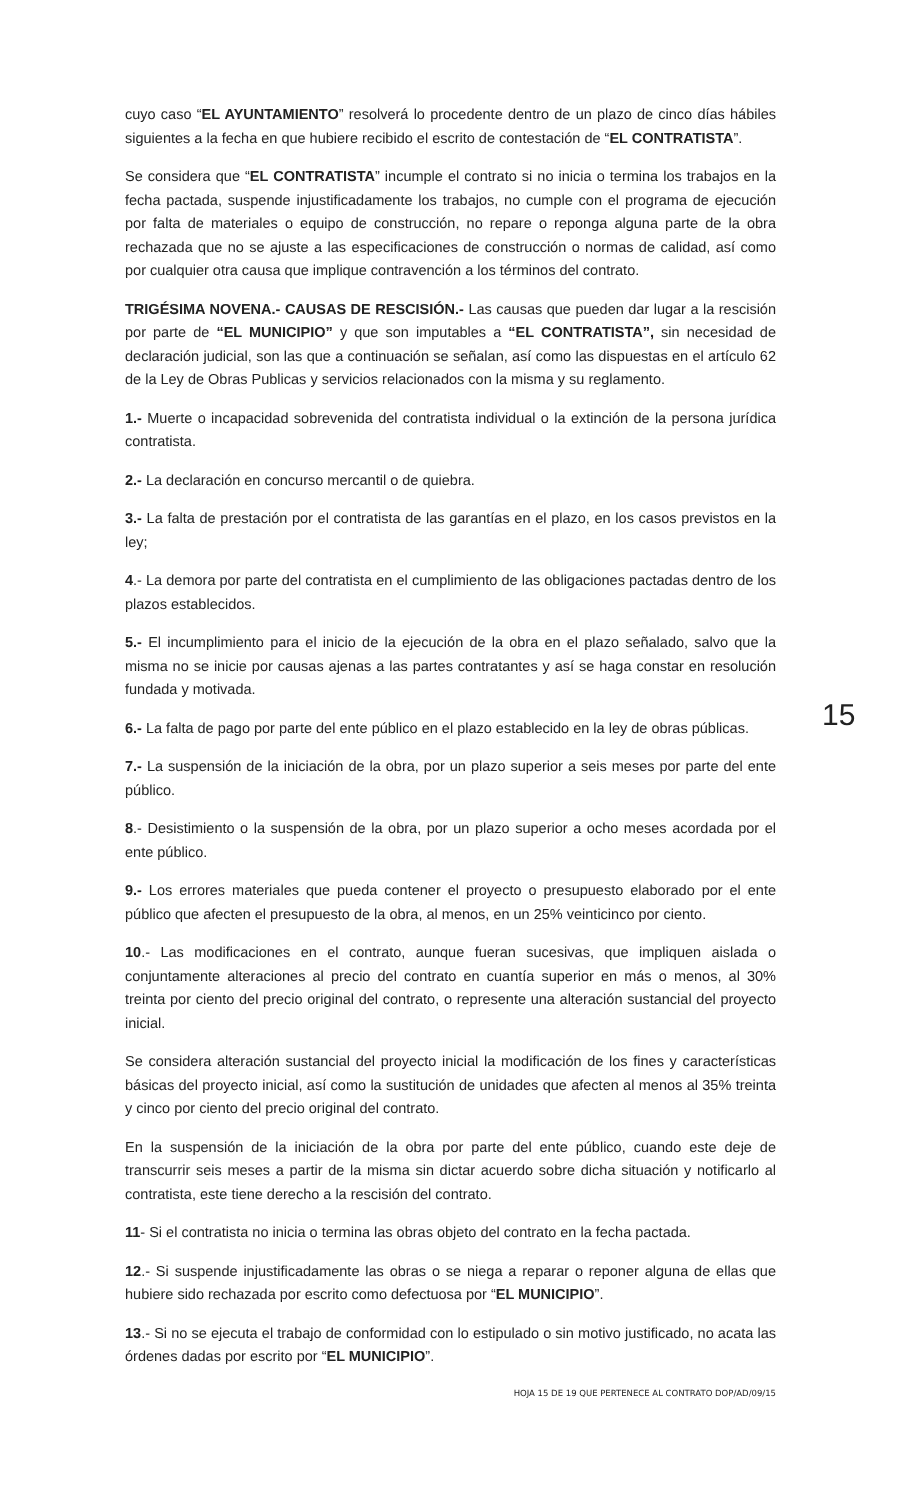cuyo caso “EL AYUNTAMIENTO” resolverá lo procedente dentro de un plazo de cinco días hábiles siguientes a la fecha en que hubiere recibido el escrito de contestación de “EL CONTRATISTA”.
Se considera que “EL CONTRATISTA” incumple el contrato si no inicia o termina los trabajos en la fecha pactada, suspende injustificadamente los trabajos, no cumple con el programa de ejecución por falta de materiales o equipo de construcción, no repare o reponga alguna parte de la obra rechazada que no se ajuste a las especificaciones de construcción o normas de calidad, así como por cualquier otra causa que implique contravención a los términos del contrato.
TRIGÉSIMA NOVENA.- CAUSAS DE RESCISIÓN.- Las causas que pueden dar lugar a la rescisión por parte de “EL MUNICIPIO” y que son imputables a “EL CONTRATISTA”, sin necesidad de declaración judicial, son las que a continuación se señalan, así como las dispuestas en el artículo 62 de la Ley de Obras Publicas y servicios relacionados con la misma y su reglamento.
1.- Muerte o incapacidad sobrevenida del contratista individual o la extinción de la persona jurídica contratista.
2.- La declaración en concurso mercantil o de quiebra.
3.- La falta de prestación por el contratista de las garantías en el plazo, en los casos previstos en la ley;
4.- La demora por parte del contratista en el cumplimiento de las obligaciones pactadas dentro de los plazos establecidos.
5.- El incumplimiento para el inicio de la ejecución de la obra en el plazo señalado, salvo que la misma no se inicie por causas ajenas a las partes contratantes y así se haga constar en resolución fundada y motivada.
6.- La falta de pago por parte del ente público en el plazo establecido en la ley de obras públicas.
7.- La suspensión de la iniciación de la obra, por un plazo superior a seis meses por parte del ente público.
8.- Desistimiento o la suspensión de la obra, por un plazo superior a ocho meses acordada por el ente público.
9.- Los errores materiales que pueda contener el proyecto o presupuesto elaborado por el ente público que afecten el presupuesto de la obra, al menos, en un 25% veinticinco por ciento.
10.- Las modificaciones en el contrato, aunque fueran sucesivas, que impliquen aislada o conjuntamente alteraciones al precio del contrato en cuantía superior en más o menos, al 30% treinta por ciento del precio original del contrato, o represente una alteración sustancial del proyecto inicial.
Se considera alteración sustancial del proyecto inicial la modificación de los fines y características básicas del proyecto inicial, así como la sustitución de unidades que afecten al menos al 35% treinta y cinco por ciento del precio original del contrato.
En la suspensión de la iniciación de la obra por parte del ente público, cuando este deje de transcurrir seis meses a partir de la misma sin dictar acuerdo sobre dicha situación y notificarlo al contratista, este tiene derecho a la rescisión del contrato.
11- Si el contratista no inicia o termina las obras objeto del contrato en la fecha pactada.
12.- Si suspende injustificadamente las obras o se niega a reparar o reponer alguna de ellas que hubiere sido rechazada por escrito como defectuosa por “EL MUNICIPIO”.
13.- Si no se ejecuta el trabajo de conformidad con lo estipulado o sin motivo justificado, no acata las órdenes dadas por escrito por “EL MUNICIPIO”.
HOJA 15 DE 19 QUE PERTENECE AL CONTRATO DOP/AD/09/15
15